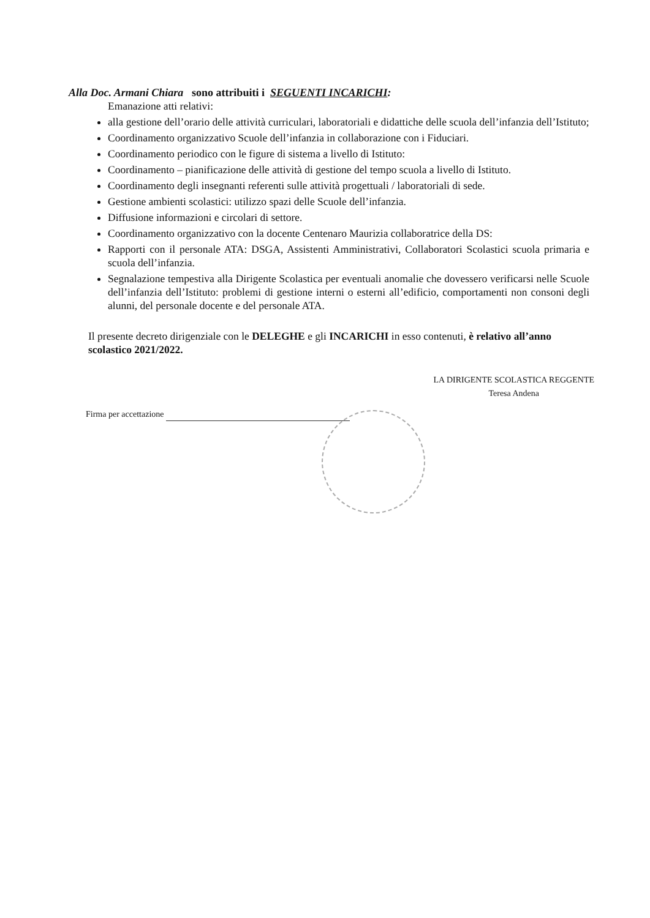Alla Doc. Armani Chiara sono attribuiti i SEGUENTI INCARICHI:
Emanazione atti relativi:
alla gestione dell’orario delle attività curriculari, laboratoriali e didattiche delle scuola dell’infanzia dell’Istituto;
Coordinamento organizzativo Scuole dell’infanzia in collaborazione con i Fiduciari.
Coordinamento periodico con le figure di sistema a livello di Istituto:
Coordinamento – pianificazione delle attività di gestione del tempo scuola a livello di Istituto.
Coordinamento degli insegnanti referenti sulle attività progettuali / laboratoriali di sede.
Gestione ambienti scolastici: utilizzo spazi delle Scuole dell’infanzia.
Diffusione informazioni e circolari di settore.
Coordinamento organizzativo con la docente Centenaro Maurizia collaboratrice della DS:
Rapporti con il personale ATA: DSGA, Assistenti Amministrativi, Collaboratori Scolastici scuola primaria e scuola dell’infanzia.
Segnalazione tempestiva alla Dirigente Scolastica per eventuali anomalie che dovessero verificarsi nelle Scuole dell’infanzia dell’Istituto: problemi di gestione interni o esterni all’edificio, comportamenti non consoni degli alunni, del personale docente e del personale ATA.
Il presente decreto dirigenziale con le DELEGHE e gli INCARICHI in esso contenuti, è relativo all’anno scolastico 2021/2022.
Firma per accettazione
LA DIRIGENTE SCOLASTICA REGGENTE
Teresa Andena